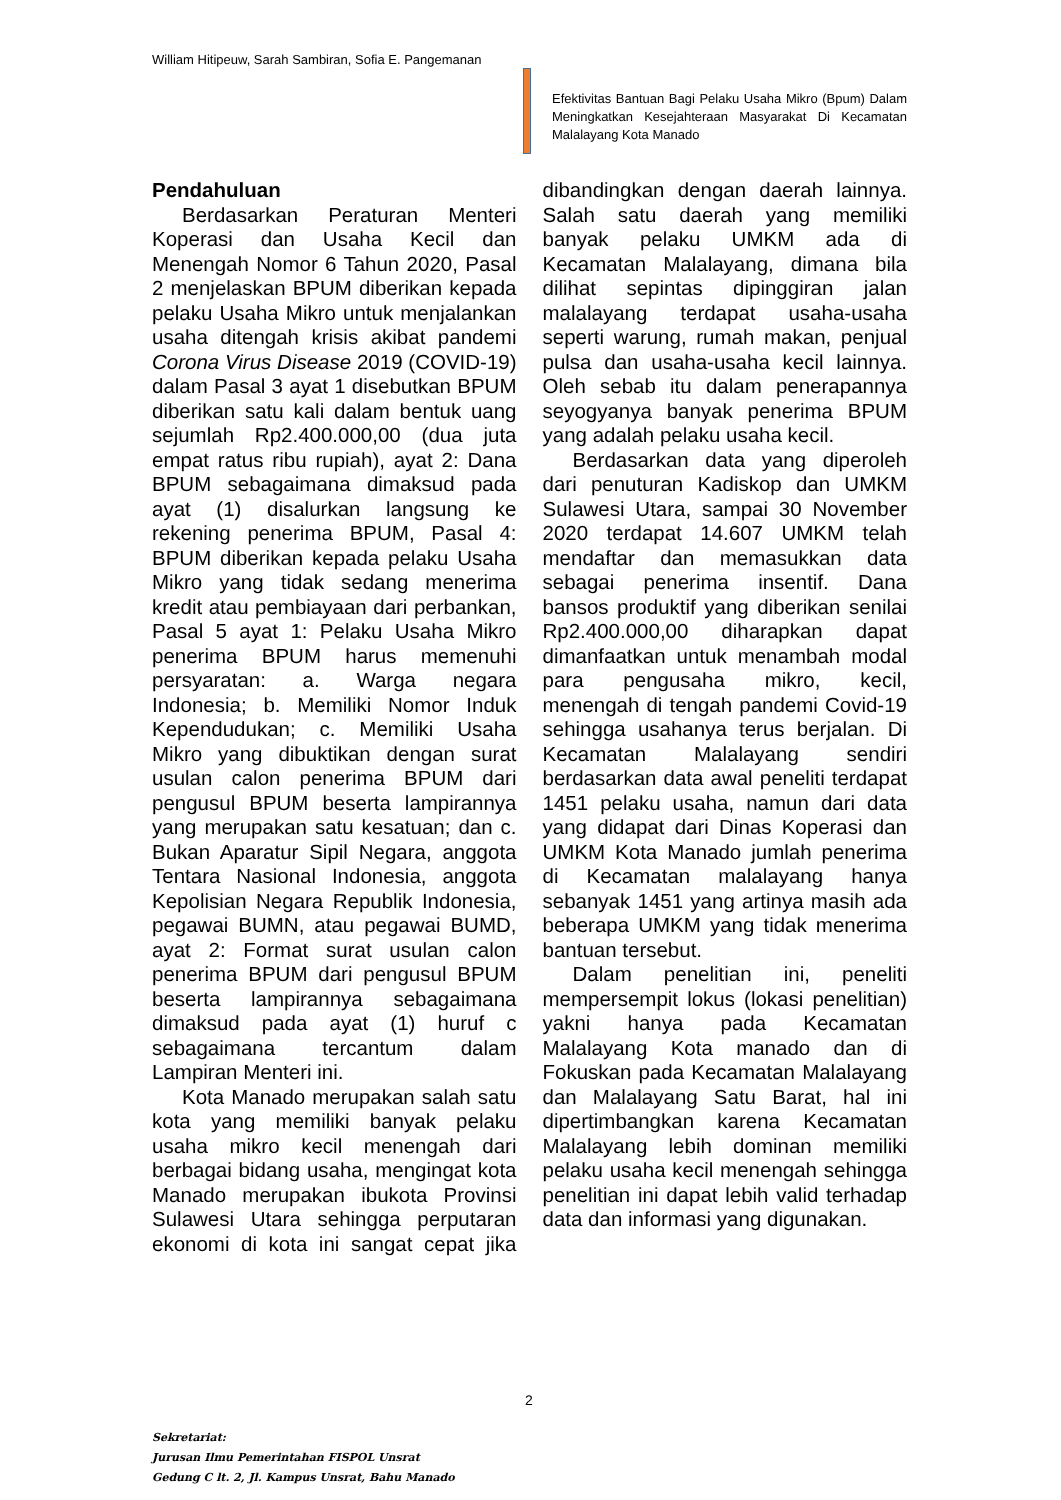William Hitipeuw, Sarah Sambiran, Sofia E. Pangemanan
Efektivitas Bantuan Bagi Pelaku Usaha Mikro (Bpum) Dalam Meningkatkan Kesejahteraan Masyarakat Di Kecamatan Malalayang Kota Manado
Pendahuluan
Berdasarkan Peraturan Menteri Koperasi dan Usaha Kecil dan Menengah Nomor 6 Tahun 2020, Pasal 2 menjelaskan BPUM diberikan kepada pelaku Usaha Mikro untuk menjalankan usaha ditengah krisis akibat pandemi Corona Virus Disease 2019 (COVID-19) dalam Pasal 3 ayat 1 disebutkan BPUM diberikan satu kali dalam bentuk uang sejumlah Rp2.400.000,00 (dua juta empat ratus ribu rupiah), ayat 2: Dana BPUM sebagaimana dimaksud pada ayat (1) disalurkan langsung ke rekening penerima BPUM, Pasal 4: BPUM diberikan kepada pelaku Usaha Mikro yang tidak sedang menerima kredit atau pembiayaan dari perbankan, Pasal 5 ayat 1: Pelaku Usaha Mikro penerima BPUM harus memenuhi persyaratan: a. Warga negara Indonesia; b. Memiliki Nomor Induk Kependudukan; c. Memiliki Usaha Mikro yang dibuktikan dengan surat usulan calon penerima BPUM dari pengusul BPUM beserta lampirannya yang merupakan satu kesatuan; dan c. Bukan Aparatur Sipil Negara, anggota Tentara Nasional Indonesia, anggota Kepolisian Negara Republik Indonesia, pegawai BUMN, atau pegawai BUMD, ayat 2: Format surat usulan calon penerima BPUM dari pengusul BPUM beserta lampirannya sebagaimana dimaksud pada ayat (1) huruf c sebagaimana tercantum dalam Lampiran Menteri ini.
Kota Manado merupakan salah satu kota yang memiliki banyak pelaku usaha mikro kecil menengah dari berbagai bidang usaha, mengingat kota Manado merupakan ibukota Provinsi Sulawesi Utara sehingga perputaran ekonomi di kota ini sangat cepat jika dibandingkan dengan daerah lainnya. Salah satu daerah yang memiliki banyak pelaku UMKM ada di Kecamatan Malalayang, dimana bila dilihat sepintas dipinggiran jalan malalayang terdapat usaha-usaha seperti warung, rumah makan, penjual pulsa dan usaha-usaha kecil lainnya. Oleh sebab itu dalam penerapannya seyogyanya banyak penerima BPUM yang adalah pelaku usaha kecil.
Berdasarkan data yang diperoleh dari penuturan Kadiskop dan UMKM Sulawesi Utara, sampai 30 November 2020 terdapat 14.607 UMKM telah mendaftar dan memasukkan data sebagai penerima insentif. Dana bansos produktif yang diberikan senilai Rp2.400.000,00 diharapkan dapat dimanfaatkan untuk menambah modal para pengusaha mikro, kecil, menengah di tengah pandemi Covid-19 sehingga usahanya terus berjalan. Di Kecamatan Malalayang sendiri berdasarkan data awal peneliti terdapat 1451 pelaku usaha, namun dari data yang didapat dari Dinas Koperasi dan UMKM Kota Manado jumlah penerima di Kecamatan malalayang hanya sebanyak 1451 yang artinya masih ada beberapa UMKM yang tidak menerima bantuan tersebut.
Dalam penelitian ini, peneliti mempersempit lokus (lokasi penelitian) yakni hanya pada Kecamatan Malalayang Kota manado dan di Fokuskan pada Kecamatan Malalayang dan Malalayang Satu Barat, hal ini dipertimbangkan karena Kecamatan Malalayang lebih dominan memiliki pelaku usaha kecil menengah sehingga penelitian ini dapat lebih valid terhadap data dan informasi yang digunakan.
2
Sekretariat:
Jurusan Ilmu Pemerintahan FISPOL Unsrat
Gedung C lt. 2, Jl. Kampus Unsrat, Bahu Manado